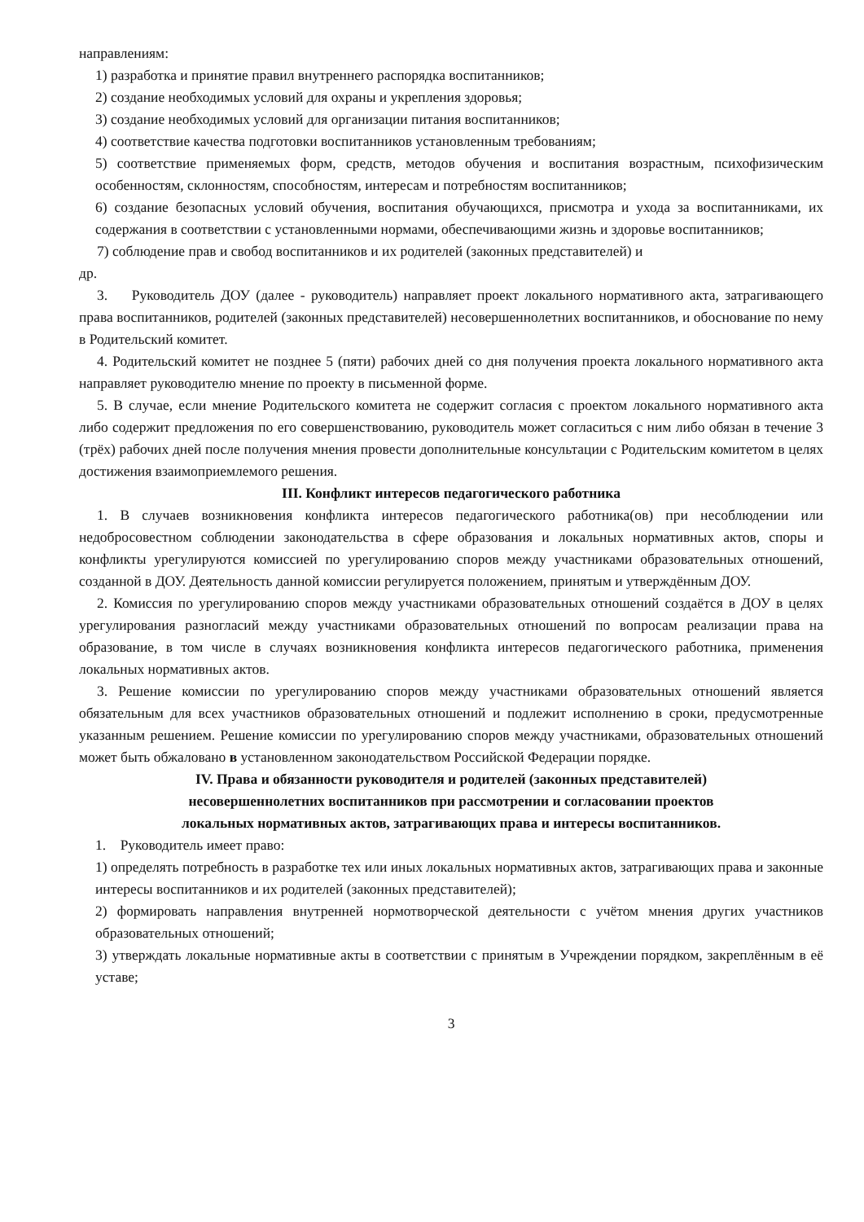направлениям:
1) разработка и принятие правил внутреннего распорядка воспитанников;
2) создание необходимых условий для охраны и укрепления здоровья;
3) создание необходимых условий для организации питания воспитанников;
4) соответствие качества подготовки воспитанников установленным требованиям;
5) соответствие применяемых форм, средств, методов обучения и воспитания возрастным, психофизическим особенностям, склонностям, способностям, интересам и потребностям воспитанников;
6) создание безопасных условий обучения, воспитания обучающихся, присмотра и ухода за воспитанниками, их содержания в соответствии с установленными нормами, обеспечивающими жизнь и здоровье воспитанников;
7) соблюдение прав и свобод воспитанников и их родителей (законных представителей) и
др.
3. Руководитель ДОУ (далее - руководитель) направляет проект локального нормативного акта, затрагивающего права воспитанников, родителей (законных представителей) несовершеннолетних воспитанников, и обоснование по нему в Родительский комитет.
4. Родительский комитет не позднее 5 (пяти) рабочих дней со дня получения проекта локального нормативного акта направляет руководителю мнение по проекту в письменной форме.
5. В случае, если мнение Родительского комитета не содержит согласия с проектом локального нормативного акта либо содержит предложения по его совершенствованию, руководитель может согласиться с ним либо обязан в течение 3 (трёх) рабочих дней после получения мнения провести дополнительные консультации с Родительским комитетом в целях достижения взаимоприемлемого решения.
III. Конфликт интересов педагогического работника
1. В случаев возникновения конфликта интересов педагогического работника(ов) при несоблюдении или недобросовестном соблюдении законодательства в сфере образования и локальных нормативных актов, споры и конфликты урегулируются комиссией по урегулированию споров между участниками образовательных отношений, созданной в ДОУ. Деятельность данной комиссии регулируется положением, принятым и утверждённым ДОУ.
2. Комиссия по урегулированию споров между участниками образовательных отношений создаётся в ДОУ в целях урегулирования разногласий между участниками образовательных отношений по вопросам реализации права на образование, в том числе в случаях возникновения конфликта интересов педагогического работника, применения локальных нормативных актов.
3. Решение комиссии по урегулированию споров между участниками образовательных отношений является обязательным для всех участников образовательных отношений и подлежит исполнению в сроки, предусмотренные указанным решением. Решение комиссии по урегулированию споров между участниками, образовательных отношений может быть обжаловано в установленном законодательством Российской Федерации порядке.
IV. Права и обязанности руководителя и родителей (законных представителей)
несовершеннолетних воспитанников при рассмотрении и согласовании проектов
локальных нормативных актов, затрагивающих права и интересы воспитанников.
1. Руководитель имеет право:
1) определять потребность в разработке тех или иных локальных нормативных актов, затрагивающих права и законные интересы воспитанников и их родителей (законных представителей);
2) формировать направления внутренней нормотворческой деятельности с учётом мнения других участников образовательных отношений;
3) утверждать локальные нормативные акты в соответствии с принятым в Учреждении порядком, закреплённым в её уставе;
3